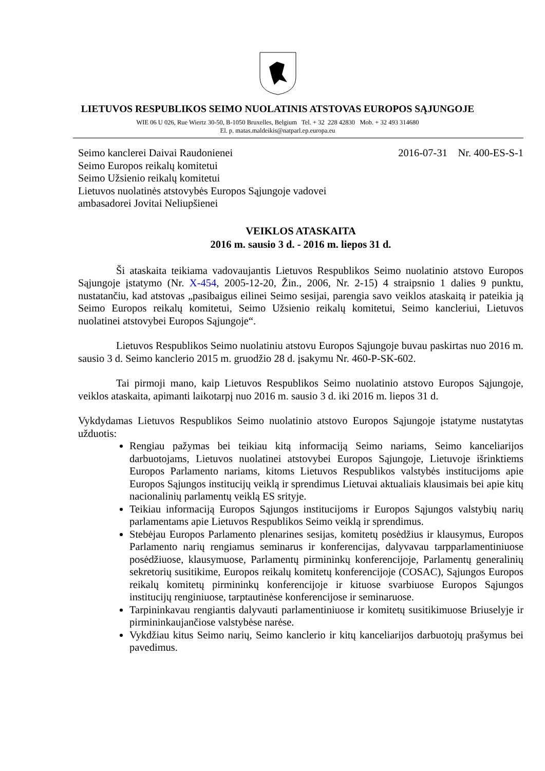LIETUVOS RESPUBLIKOS SEIMO NUOLATINIS ATSTOVAS EUROPOS SĄJUNGOJE
WIE 06 U 026, Rue Wiertz 30-50, B-1050 Bruxelles, Belgium Tel. + 32 228 42830 Mob. + 32 493 314680
El. p. matas.maldeikis@natparl.ep.europa.eu
Seimo kanclerei Daivai Raudonienei
Seimo Europos reikalų komitetui
Seimo Užsienio reikalų komitetui
Lietuvos nuolatinės atstovybės Europos Sąjungoje vadovei
ambasadorei Jovitai Neliupšienei
2016-07-31 Nr. 400-ES-S-1
VEIKLOS ATASKAITA
2016 m. sausio 3 d. - 2016 m. liepos 31 d.
Ši ataskaita teikiama vadovaujantis Lietuvos Respublikos Seimo nuolatinio atstovo Europos Sąjungoje įstatymo (Nr. X-454, 2005-12-20, Žin., 2006, Nr. 2-15) 4 straipsnio 1 dalies 9 punktu, nustatančiu, kad atstovas „pasibaigus eilinei Seimo sesijai, parengia savo veiklos ataskaitą ir pateikia ją Seimo Europos reikalų komitetui, Seimo Užsienio reikalų komitetui, Seimo kancleriui, Lietuvos nuolatinei atstovybei Europos Sąjungoje“.
Lietuvos Respublikos Seimo nuolatiniu atstovu Europos Sąjungoje buvau paskirtas nuo 2016 m. sausio 3 d. Seimo kanclerio 2015 m. gruodžio 28 d. įsakymu Nr. 460-P-SK-602.
Tai pirmoji mano, kaip Lietuvos Respublikos Seimo nuolatinio atstovo Europos Sąjungoje, veiklos ataskaita, apimanti laikotarpį nuo 2016 m. sausio 3 d. iki 2016 m. liepos 31 d.
Vykdydamas Lietuvos Respublikos Seimo nuolatinio atstovo Europos Sąjungoje įstatyme nustatytas užduotis:
Rengiau pažymas bei teikiau kitą informaciją Seimo nariams, Seimo kanceliarijos darbuotojams, Lietuvos nuolatinei atstovybei Europos Sąjungoje, Lietuvoje išrinktiems Europos Parlamento nariams, kitoms Lietuvos Respublikos valstybės institucijoms apie Europos Sąjungos institucijų veiklą ir sprendimus Lietuvai aktualiais klausimais bei apie kitų nacionalinių parlamentų veiklą ES srityje.
Teikiau informaciją Europos Sąjungos institucijoms ir Europos Sąjungos valstybių narių parlamentams apie Lietuvos Respublikos Seimo veiklą ir sprendimus.
Stebėjau Europos Parlamento plenarines sesijas, komitetų posėdžius ir klausymus, Europos Parlamento narių rengiamus seminarus ir konferencijas, dalyvavau tarpparlamentiniuose posėdžiuose, klausymuose, Parlamentų pirmininkų konferencijoje, Parlamentų generalinių sekretorių susitikime, Europos reikalų komitetų konferencijoje (COSAC), Sąjungos Europos reikalų komitetų pirmininkų konferencijoje ir kituose svarbiuose Europos Sąjungos institucijų renginiuose, tarptautinėse konferencijose ir seminaruose.
Tarpininkavau rengiantis dalyvauti parlamentiniuose ir komitetų susitikimuose Briuselyje ir pirmininkaujančiose valstybėse narėse.
Vykdžiau kitus Seimo narių, Seimo kanclerio ir kitų kanceliarijos darbuotojų prašymus bei pavedimus.